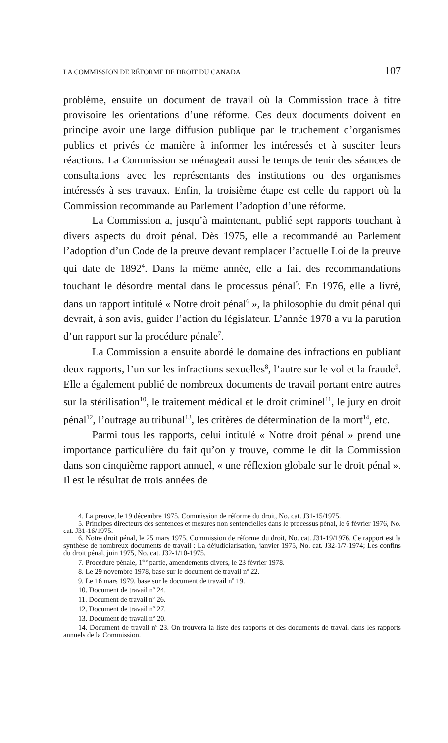LA COMMISSION DE RÉFORME DE DROIT DU CANADA 107
problème, ensuite un document de travail où la Commission trace à titre provisoire les orientations d’une réforme. Ces deux documents doivent en principe avoir une large diffusion publique par le truchement d’organismes publics et privés de manière à informer les intéressés et à susciter leurs réactions. La Commission se ménageait aussi le temps de tenir des séances de consultations avec les représentants des institutions ou des organismes intéressés à ses travaux. Enfin, la troisième étape est celle du rapport où la Commission recommande au Parlement l’adoption d’une réforme.
La Commission a, jusqu’à maintenant, publié sept rapports touchant à divers aspects du droit pénal. Dès 1975, elle a recommandé au Parlement l’adoption d’un Code de la preuve devant remplacer l’actuelle Loi de la preuve qui date de 1892<sup>4</sup>. Dans la même année, elle a fait des recommandations touchant le désordre mental dans le processus pénal<sup>5</sup>. En 1976, elle a livré, dans un rapport intitulé « Notre droit pénal<sup>6</sup> », la philosophie du droit pénal qui devrait, à son avis, guider l’action du législateur. L’année 1978 a vu la parution d’un rapport sur la procédure pénale<sup>7</sup>.
La Commission a ensuite abordé le domaine des infractions en publiant deux rapports, l’un sur les infractions sexuelles<sup>8</sup>, l’autre sur le vol et la fraude<sup>9</sup>. Elle a également publié de nombreux documents de travail portant entre autres sur la stérilisation<sup>10</sup>, le traitement médical et le droit criminel<sup>11</sup>, le jury en droit pénal<sup>12</sup>, l’outrage au tribunal<sup>13</sup>, les critères de détermination de la mort<sup>14</sup>, etc.
Parmi tous les rapports, celui intitulé « Notre droit pénal » prend une importance particulière du fait qu’on y trouve, comme le dit la Commission dans son cinquième rapport annuel, « une réflexion globale sur le droit pénal ». Il est le résultat de trois années de
4. La preuve, le 19 décembre 1975, Commission de réforme du droit, No. cat. J31-15/1975.
5. Principes directeurs des sentences et mesures non sentencielles dans le processus pénal, le 6 février 1976, No. cat. J31-16/1975.
6. Notre droit pénal, le 25 mars 1975, Commission de réforme du droit, No. cat. J31-19/1976. Ce rapport est la synthèse de nombreux documents de travail : La déjudiciarisation, janvier 1975, No. cat. J32-1/7-1974; Les confins du droit pénal, juin 1975, No. cat. J32-1/10-1975.
7. Procédure pénale, 1<sup>ère</sup> partie, amendements divers, le 23 février 1978.
8. Le 29 novembre 1978, base sur le document de travail n<sup>o</sup> 22.
9. Le 16 mars 1979, base sur le document de travail n<sup>o</sup> 19.
10. Document de travail n<sup>o</sup> 24.
11. Document de travail n<sup>o</sup> 26.
12. Document de travail n<sup>o</sup> 27.
13. Document de travail n<sup>o</sup> 20.
14. Document de travail n<sup>o</sup> 23. On trouvera la liste des rapports et des documents de travail dans les rapports annuels de la Commission.